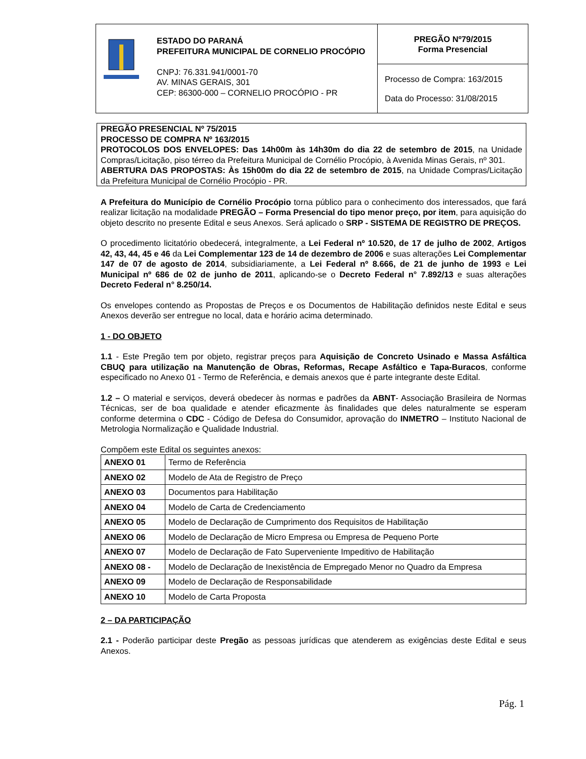ESTADO DO PARANÁ
PREFEITURA MUNICIPAL DE CORNELIO PROCÓPIO
CNPJ: 76.331.941/0001-70
AV. MINAS GERAIS, 301
CEP: 86300-000 – CORNELIO PROCÓPIO - PR
PREGÃO Nº79/2015
Forma Presencial
Processo de Compra: 163/2015
Data do Processo: 31/08/2015
PREGÃO PRESENCIAL Nº 75/2015
PROCESSO DE COMPRA Nº 163/2015
PROTOCOLOS DOS ENVELOPES: Das 14h00m às 14h30m do dia 22 de setembro de 2015, na Unidade Compras/Licitação, piso térreo da Prefeitura Municipal de Cornélio Procópio, à Avenida Minas Gerais, nº 301.
ABERTURA DAS PROPOSTAS: Às 15h00m do dia 22 de setembro de 2015, na Unidade Compras/Licitação da Prefeitura Municipal de Cornélio Procópio - PR.
A Prefeitura do Município de Cornélio Procópio torna público para o conhecimento dos interessados, que fará realizar licitação na modalidade PREGÃO – Forma Presencial do tipo menor preço, por item, para aquisição do objeto descrito no presente Edital e seus Anexos. Será aplicado o SRP - SISTEMA DE REGISTRO DE PREÇOS.
O procedimento licitatório obedecerá, integralmente, a Lei Federal nº 10.520, de 17 de julho de 2002, Artigos 42, 43, 44, 45 e 46 da Lei Complementar 123 de 14 de dezembro de 2006 e suas alterações Lei Complementar 147 de 07 de agosto de 2014, subsidiariamente, a Lei Federal nº 8.666, de 21 de junho de 1993 e Lei Municipal nº 686 de 02 de junho de 2011, aplicando-se o Decreto Federal n° 7.892/13 e suas alterações Decreto Federal n° 8.250/14.
Os envelopes contendo as Propostas de Preços e os Documentos de Habilitação definidos neste Edital e seus Anexos deverão ser entregue no local, data e horário acima determinado.
1 - DO OBJETO
1.1 - Este Pregão tem por objeto, registrar preços para Aquisição de Concreto Usinado e Massa Asfáltica CBUQ para utilização na Manutenção de Obras, Reformas, Recape Asfáltico e Tapa-Buracos, conforme especificado no Anexo 01 - Termo de Referência, e demais anexos que é parte integrante deste Edital.
1.2 – O material e serviços, deverá obedecer às normas e padrões da ABNT- Associação Brasileira de Normas Técnicas, ser de boa qualidade e atender eficazmente às finalidades que deles naturalmente se esperam conforme determina o CDC - Código de Defesa do Consumidor, aprovação do INMETRO – Instituto Nacional de Metrologia Normalização e Qualidade Industrial.
Compõem este Edital os seguintes anexos:
| ANEXO 01 | Termo de Referência |
| ANEXO 02 | Modelo de Ata de Registro de Preço |
| ANEXO 03 | Documentos para Habilitação |
| ANEXO 04 | Modelo de Carta de Credenciamento |
| ANEXO 05 | Modelo de Declaração de Cumprimento dos Requisitos de Habilitação |
| ANEXO 06 | Modelo de Declaração de Micro Empresa ou Empresa de Pequeno Porte |
| ANEXO 07 | Modelo de Declaração de Fato Superveniente Impeditivo de Habilitação |
| ANEXO 08 - | Modelo de Declaração de Inexistência de Empregado Menor no Quadro da Empresa |
| ANEXO 09 | Modelo de Declaração de Responsabilidade |
| ANEXO 10 | Modelo de Carta Proposta |
2 – DA PARTICIPAÇÃO
2.1 - Poderão participar deste Pregão as pessoas jurídicas que atenderem as exigências deste Edital e seus Anexos.
Pág. 1